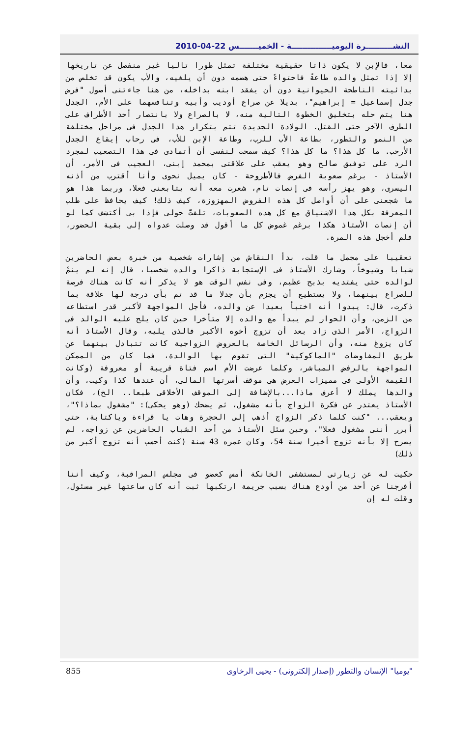النشــــــــــرة اليوميـــــــــــــــة - الخميـــــــس 22-04-2010
معا، فالإبن لا يكون ذاتا حقيقية مختلفة تمثل طورا تاليا غير منفصل عن تاريخها إلا إذا تمثل والده طاعةً فاحتواءً حتى هضمه دون أن يلغيه، والأب يكون قد تخلص من بدائيته الناطحة الحيوانية دون أن يفقد ابنه بداخله، من هنا جاءتنى أصول "فرض جدل إسماعيل = إبراهيم"، بديلا عن صراع أوديب وأبيه وتنافسهما على الأم، الجدل هنا يتم حله بتخليق الخطوة التالية منه، لا بالصراع ولا بانتصار أحد الأطراف على الطرف الآخر حتى القتل. الولادة الجديدة تتم بتكرار هذا الجدل فى مراحل مختلفة من النمو والتطور، بطاعة الأب للرب، وطاعة الإبن للأب، فى رحاب إيقاع الجدل الأرحب. ما كل هذا؟ ما كل هذا؟ كيف سمحت لنفسى أن أتمادى فى هذا التصعيب لمجرد الرد على توفيق صالح وهو يعقب على علاقتى بمحمد إبنى، العجيب فى الأمر، أن الأستاذ - برغم صعوبة الفرض فالأطروحة - كان يميل نحوى وأنا أقترب من أذنه اليسرى، وهو يهز رأسه فى إنصات تام، شعرت معه أنه يتابعنى فعلا، وربما هذا هو ما شجعنى على أن أواصل كل هذه الفروض المهزوزة، كيف ذلك! كيف يحافظ على طلب المعرفة بكل هذا الاشتياق مع كل هذه الصعوبات، تلفتّ حولى فإذا بى أكتشف كما لو أن إنصات الأستاذ هكذا برغم غموض كل ما أقول قد وصلت عدواه إلى بقية الحضور، فلم أخجل هذه المرة.
تعقيبا على مجمل ما قلت، بدأ النقاش من إشارات شخصية من خبرة بعض الحاضرين شبابا وشيوخاً، وشارك الأستاذ فى الإستجابة ذاكرا والده شخصيا، قال إنه لم ينمْ لوالده حتى يفتديه بذبح عظيم، وفى نفس الوقت هو لا يذكر أنه كانت هناك فرصة للصراع بينهما، ولا يستطيع أن يجزم بأن جدلا ما قد تم بأى درجة لها علاقة بما ذكرت، قال: يبدوا أنه اختبأ بعيدا عن والده، فأجل المواجهة لأكبر قدر استطاعه من الزمن، وأن الحوار لم يبدأ مع والده إلا متأخرا حين كان يلح عليه الوالد فى الزواج، الأمر الذى زاد بعد أن تزوج أخوه الأكبر فالذى يليه، وقال الأستاذ أنه كان يزوغ منه، وأن الرسائل الخاصة بالعروض الزواجية كانت تتبادل بينهما عن طريق المفاوضات "الماكوكية" التى تقوم بها الوالدة، فما كان من الممكن المواجهة بالرفض المباشر، وكلما عرضت الأم اسم فتاة قريبة أو معروفة (وكانت القيمة الأولى فى مميزات العرض هى موقف أسرتها المالى، أن عندها كذا وكيت، وأن والدها يملك لا أعرف ماذا...بالإضافة إلى الموقف الأخلاقى طبعا.. الخ)، فكان الأستاذ يعتذر عن فكرة الزواج بأنه مشغول، ثم يضحك (وهو يحكى): "مشغول بماذا؟"، ويعقب... "كنت كلما ذكر الزواج أذهب إلى الحجرة وهات يا قراءة وياكتابة، حتى أبرر أننى مشغول فعلا"، وحين سئل الأستاذ من أحد الشباب الحاضرين عن زواجه، لم يصرح إلا بأنه تزوج أخيرا سنة 54، وكان عمره 43 سنة (كنت أحسب أنه تزوج أكبر من ذلك)
حكيت له عن زيارتى لمستشفى الخانكة أمس كعضو فى مجلس المراقبة، وكيف أننا أفرجنا عن أحد من أودع هناك بسبب جريمة ارتكبها ثبت أنه كان ساعتها غير مسئول، وقلت له إن
855 "يوميا" الإنسان والتطور (إصدار إلكترونى) - يحيى الرخاوى